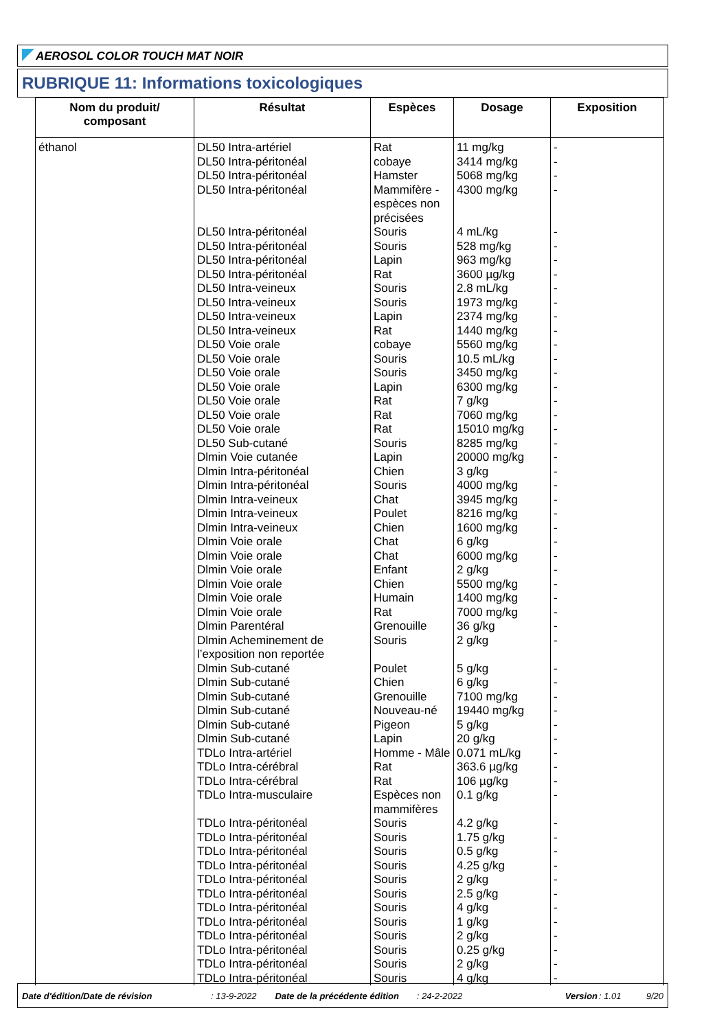AEROSOL COLOR TOUCH MAT NOIR
RUBRIQUE 11: Informations toxicologiques
| Nom du produit/ composant | Résultat | Espèces | Dosage | Exposition |
| --- | --- | --- | --- | --- |
| éthanol | DL50 Intra-artériel | Rat | 11 mg/kg | - |
| | DL50 Intra-péritonéal | cobaye | 3414 mg/kg | - |
| | DL50 Intra-péritonéal | Hamster | 5068 mg/kg | - |
| | DL50 Intra-péritonéal | Mammifère - espèces non précisées | 4300 mg/kg | - |
| | DL50 Intra-péritonéal | Souris | 4 mL/kg | - |
| | DL50 Intra-péritonéal | Souris | 528 mg/kg | - |
| | DL50 Intra-péritonéal | Lapin | 963 mg/kg | - |
| | DL50 Intra-péritonéal | Rat | 3600 µg/kg | - |
| | DL50 Intra-veineux | Souris | 2.8 mL/kg | - |
| | DL50 Intra-veineux | Souris | 1973 mg/kg | - |
| | DL50 Intra-veineux | Lapin | 2374 mg/kg | - |
| | DL50 Intra-veineux | Rat | 1440 mg/kg | - |
| | DL50 Voie orale | cobaye | 5560 mg/kg | - |
| | DL50 Voie orale | Souris | 10.5 mL/kg | - |
| | DL50 Voie orale | Souris | 3450 mg/kg | - |
| | DL50 Voie orale | Lapin | 6300 mg/kg | - |
| | DL50 Voie orale | Rat | 7 g/kg | - |
| | DL50 Voie orale | Rat | 7060 mg/kg | - |
| | DL50 Voie orale | Rat | 15010 mg/kg | - |
| | DL50 Sub-cutané | Souris | 8285 mg/kg | - |
| | Dlmin Voie cutanée | Lapin | 20000 mg/kg | - |
| | Dlmin Intra-péritonéal | Chien | 3 g/kg | - |
| | Dlmin Intra-péritonéal | Souris | 4000 mg/kg | - |
| | Dlmin Intra-veineux | Chat | 3945 mg/kg | - |
| | Dlmin Intra-veineux | Poulet | 8216 mg/kg | - |
| | Dlmin Intra-veineux | Chien | 1600 mg/kg | - |
| | Dlmin Voie orale | Chat | 6 g/kg | - |
| | Dlmin Voie orale | Chat | 6000 mg/kg | - |
| | Dlmin Voie orale | Enfant | 2 g/kg | - |
| | Dlmin Voie orale | Chien | 5500 mg/kg | - |
| | Dlmin Voie orale | Humain | 1400 mg/kg | - |
| | Dlmin Voie orale | Rat | 7000 mg/kg | - |
| | Dlmin Parentéral | Grenouille | 36 g/kg | - |
| | Dlmin Acheminement de l’exposition non reportée | Souris | 2 g/kg | - |
| | Dlmin Sub-cutané | Poulet | 5 g/kg | - |
| | Dlmin Sub-cutané | Chien | 6 g/kg | - |
| | Dlmin Sub-cutané | Grenouille | 7100 mg/kg | - |
| | Dlmin Sub-cutané | Nouveau-né | 19440 mg/kg | - |
| | Dlmin Sub-cutané | Pigeon | 5 g/kg | - |
| | Dlmin Sub-cutané | Lapin | 20 g/kg | - |
| | TDLo Intra-artériel | Homme - Mâle | 0.071 mL/kg | - |
| | TDLo Intra-cérébral | Rat | 363.6 µg/kg | - |
| | TDLo Intra-cérébral | Rat | 106 µg/kg | - |
| | TDLo Intra-musculaire | Espèces non mammifères | 0.1 g/kg | - |
| | TDLo Intra-péritonéal | Souris | 4.2 g/kg | - |
| | TDLo Intra-péritonéal | Souris | 1.75 g/kg | - |
| | TDLo Intra-péritonéal | Souris | 0.5 g/kg | - |
| | TDLo Intra-péritonéal | Souris | 4.25 g/kg | - |
| | TDLo Intra-péritonéal | Souris | 2 g/kg | - |
| | TDLo Intra-péritonéal | Souris | 2.5 g/kg | - |
| | TDLo Intra-péritonéal | Souris | 4 g/kg | - |
| | TDLo Intra-péritonéal | Souris | 1 g/kg | - |
| | TDLo Intra-péritonéal | Souris | 2 g/kg | - |
| | TDLo Intra-péritonéal | Souris | 0.25 g/kg | - |
| | TDLo Intra-péritonéal | Souris | 2 g/kg | - |
| | TDLo Intra-péritonéal | Souris | 4 g/kg | - |
Date d'édition/Date de révision: 13-9-2022 Date de la précédente édition: 24-2-2022 Version: 1.01 9/20